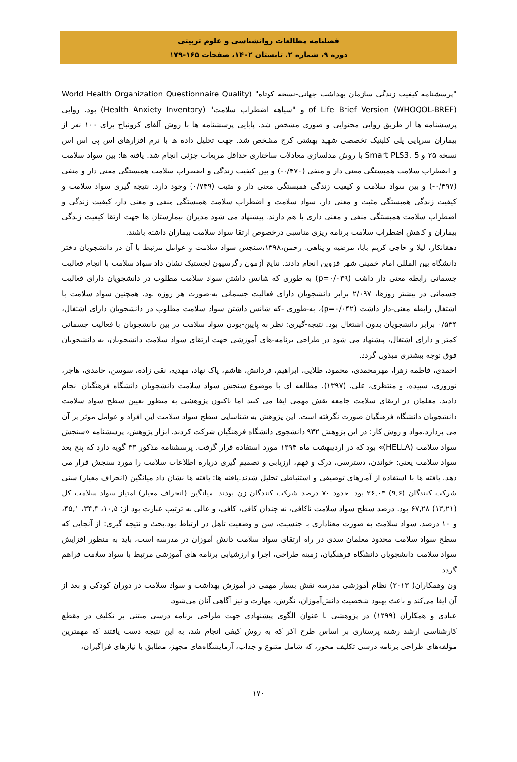فصلنامه مطالعات روانشناسی و علوم تربیتی
دوره ۹، شماره ۲، تابستان ۱۴۰۲، صفحات ۱۶۵-۱۷۹
"پرسشنامه کیفیت زندگی سازمان بهداشت جهانی-نسخه کوتاه" (World Health Organization Questionnaire Quality of Life Brief Version (WHOQOL-BREF) و "سیاهه اضطراب سلامت" (Health Anxiety Inventory) بود. روایی پرسشنامه ها از طریق روایی محتوایی و صوری مشخص شد. پایایی پرسشنامه ها با روش آلفای کرونباخ برای ۱۰۰ نفر از بیماران سرپایی پلی کلینیک تخصصی شهید بهشتی کرج مشخص شد. جهت تحلیل داده ها با نرم افزارهای اس پی اس اس نسخه ۲۵ و Smart PLS3. 5 با روش مدلسازی معادلات ساختاری حداقل مربعات جزئی انجام شد. یافته ها: بین سواد سلامت و اضطراب سلامت همبستگی معنی دار و منفی (۰/۴۷۰-) و بین کیفیت زندگی و اضطراب سلامت همبستگی معنی دار و منفی (۰/۴۹۷-) و بین سواد سلامت و کیفیت زندگی همبستگی معنی دار و مثبت (۰/۷۴۹) وجود دارد. نتیجه گیری سواد سلامت و کیفیت زندگی همبستگی مثبت و معنی دار، سواد سلامت و اضطراب سلامت همبستگی منفی و معنی دار، کیفیت زندگی و اضطراب سلامت همبستگی منفی و معنی داری با هم دارند. پیشنهاد می شود مدیران بیمارستان ها جهت ارتقا کیفیت زندگی بیماران و کاهش اضطراب سلامت برنامه ریزی مناسبی درخصوص ارتقا سواد سلامت بیماران داشته باشند.
دهقانکار، لیلا و حاجی کریم بابا، مرضیه و پناهی، رحمن،۱۳۹۸،سنجش سواد سلامت و عوامل مرتبط با آن در دانشجویان دختر دانشگاه بین المللی امام خمینی شهر قزوین انجام دادند. نتایج آزمون رگرسیون لجستیک نشان داد سواد سلامت با انجام فعالیت جسمانی رابطه معنی دار داشت (p=۰/۰۳۹) به طوری که شانس داشتن سواد سلامت مطلوب در دانشجویان دارای فعالیت جسمانی در بیشتر روزها، ۲/۰۹۷ برابر دانشجویان دارای فعالیت جسمانی به-صورت هر روزه بود. همچنین سواد سلامت با اشتغال رابطه معنی-دار داشت (p=۰/۰۴۲)، به-طوری -که شانس داشتن سواد سلامت مطلوب در دانشجویان دارای اشتغال، ۰/۵۳۴ برابر دانشجویان بدون اشتغال بود. نتیجه-گیری: نظر به پایین-بودن سواد سلامت در بین دانشجویان با فعالیت جسمانی کمتر و دارای اشتغال، پیشنهاد می شود در طراحی برنامه-های آموزشی جهت ارتقای سواد سلامت دانشجویان، به دانشجویان فوق توجه بیشتری مبذول گردد.
احمدی، فاطمه زهرا، مهرمحمدی، محمود، طلایی، ابراهیم، فردانش، هاشم، پاک نهاد، مهدیه، نقی زاده، سوسن، حامدی، هاجر، نوروزی، سپیده، و منتظری، علی. (۱۳۹۷). مطالعه ای با موضوع سنجش سواد سلامت دانشجویان دانشگاه فرهنگیان انجام دادند. معلمان در ارتقای سلامت جامعه نقش مهمی ایفا می کنند اما تاکنون پژوهشی به منظور تعیین سطح سواد سلامت دانشجویان دانشگاه فرهنگیان صورت نگرفته است. این پژوهش به شناسایی سطح سواد سلامت این افراد و عوامل موثر بر آن می پردازد.مواد و روش کار: در این پژوهش ۹۳۲ دانشجوی دانشگاه فرهنگیان شرکت کردند. ابزار پژوهش، پرسشنامه «سنجش سواد سلامت (HELLA)» بود که در اردیبهشت ماه ۱۳۹۴ مورد استفاده قرار گرفت. پرسشنامه مذکور ۳۳ گویه دارد که پنج بعد سواد سلامت یعنی: خواندن، دسترسی، درک و فهم، ارزیابی و تصمیم گیری درباره اطلاعات سلامت را مورد سنجش قرار می دهد. یافته ها با استفاده از آمارهای توصیفی و استنباطی تحلیل شدند.یافته ها: یافته ها نشان داد میانگین (انحراف معیار) سنی شرکت کنندگان (۹,۶) ۲۶,۰۳ بود. حدود ۷۰ درصد شرکت کنندگان زن بودند. میانگین (انحراف معیار) امتیاز سواد سلامت کل (۱۳,۲۱) ۶۷,۲۸ بود. درصد سطح سواد سلامت ناکافی، نه چندان کافی، کافی، و عالی به ترتیب عبارت بود از: ۱۰,۵، ۳۴,۴، ۴۵,۱، و ۱۰ درصد. سواد سلامت به صورت معناداری با جنسیت، سن و وضعیت تاهل در ارتباط بود.بحث و نتیجه گیری: از آنجایی که سطح سواد سلامت محدود معلمان سدی در راه ارتقای سواد سلامت دانش آموزان در مدرسه است، باید به منظور افزایش سواد سلامت دانشجویان دانشگاه فرهنگیان، زمینه طراحی، اجرا و ارزشیابی برنامه های آموزشی مرتبط با سواد سلامت فراهم گردد.
ون وهمکاران( ۲۰۱۳) نظام آموزشی مدرسه نقش بسیار مهمی در آموزش بهداشت و سواد سلامت در دوران کودکی و بعد از آن ایفا می‌کند و باعث بهبود شخصیت دانش‌آموزان، نگرش، مهارت و نیز آگاهی آنان می‌شود.
عبادی و همکاران (۱۳۹۹) در پژوهشی با عنوان الگوی پیشنهادی جهت طراحی برنامه درسی مبتنی بر تکلیف در مقطع کارشناسی ارشد رشته پرستاری بر اساس طرح اکر که به روش کیفی انجام شد، به این نتیجه دست یافتند که مهمترین مؤلفه‌های طراحی برنامه درسی تکلیف محور، که شامل متنوع و جذاب، آزمایشگاه‌های مجهز، مطابق با نیازهای فراگیران،
۱۷۰